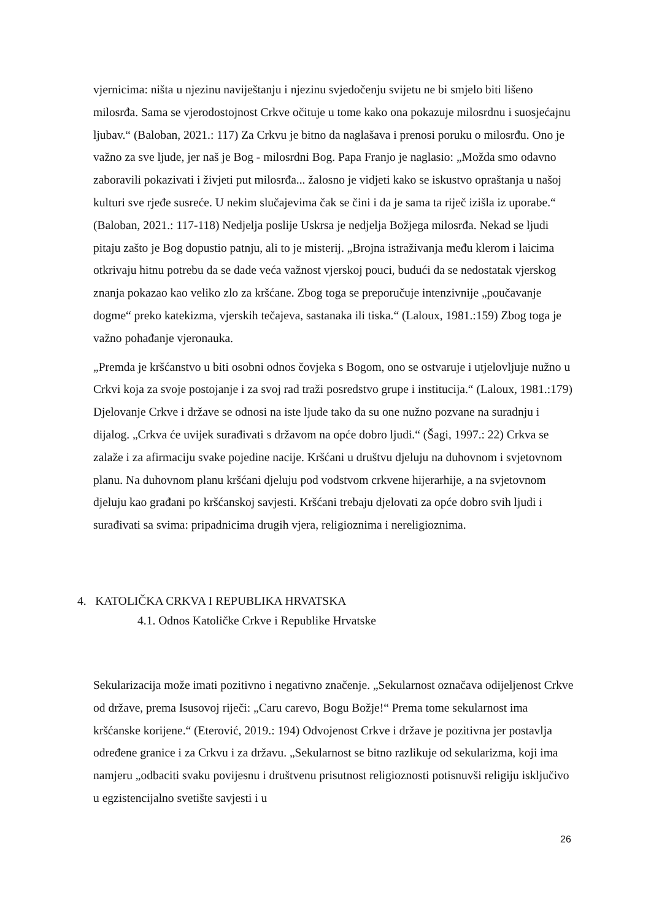vjernicima: ništa u njezinu naviještanju i njezinu svjedočenju svijetu ne bi smjelo biti lišeno milosrđa. Sama se vjerodostojnost Crkve očituje u tome kako ona pokazuje milosrdnu i suosjećajnu ljubav.“ (Baloban, 2021.: 117) Za Crkvu je bitno da naglašava i prenosi poruku o milosrđu. Ono je važno za sve ljude, jer naš je Bog - milosrdni Bog. Papa Franjo je naglasio: „Možda smo odavno zaboravili pokazivati i živjeti put milosrđa... žalosno je vidjeti kako se iskustvo opraštanja u našoj kulturi sve rjeđe susreće. U nekim slučajevima čak se čini i da je sama ta riječ izišla iz uporabe.“ (Baloban, 2021.: 117-118) Nedjelja poslije Uskrsa je nedjelja Božjega milosrđa. Nekad se ljudi pitaju zašto je Bog dopustio patnju, ali to je misterij. „Brojna istraživanja među klerom i laicima otkrivaju hitnu potrebu da se dade veća važnost vjerskoj pouci, budući da se nedostatak vjerskog znanja pokazao kao veliko zlo za kršćane. Zbog toga se preporučuje intenzivnije „poučavanje dogme“ preko katekizma, vjerskih tečajeva, sastanaka ili tiska.“ (Laloux, 1981.:159) Zbog toga je važno pohađanje vjeronauka.
„Premda je kršćanstvo u biti osobni odnos čovjeka s Bogom, ono se ostvaruje i utjelovljuje nužno u Crkvi koja za svoje postojanje i za svoj rad traži posredstvo grupe i institucija.“ (Laloux, 1981.:179) Djelovanje Crkve i države se odnosi na iste ljude tako da su one nužno pozvane na suradnju i dijalog. „Crkva će uvijek surađivati s državom na opće dobro ljudi.“ (Šagi, 1997.: 22) Crkva se zalaže i za afirmaciju svake pojedine nacije. Kršćani u društvu djeluju na duhovnom i svjetovnom planu. Na duhovnom planu kršćani djeluju pod vodstvom crkvene hijerarhije, a na svjetovnom djeluju kao građani po kršćanskoj savjesti. Kršćani trebaju djelovati za opće dobro svih ljudi i surađivati sa svima: pripadnicima drugih vjera, religioznima i nereligioznima.
4. KATOLIČKA CRKVA I REPUBLIKA HRVATSKA
4.1. Odnos Katoličke Crkve i Republike Hrvatske
Sekularizacija može imati pozitivno i negativno značenje. „Sekularnost označava odijeljenost Crkve od države, prema Isusovoj riječi: „Caru carevo, Bogu Božje!“ Prema tome sekularnost ima kršćanske korijene.“ (Eterović, 2019.: 194) Odvojenost Crkve i države je pozitivna jer postavlja određene granice i za Crkvu i za državu. „Sekularnost se bitno razlikuje od sekularizma, koji ima namjeru „odbaciti svaku povijesnu i društvenu prisutnost religioznosti potisnuvši religiju isključivo u egzistencijalno svetište savjesti i u
26